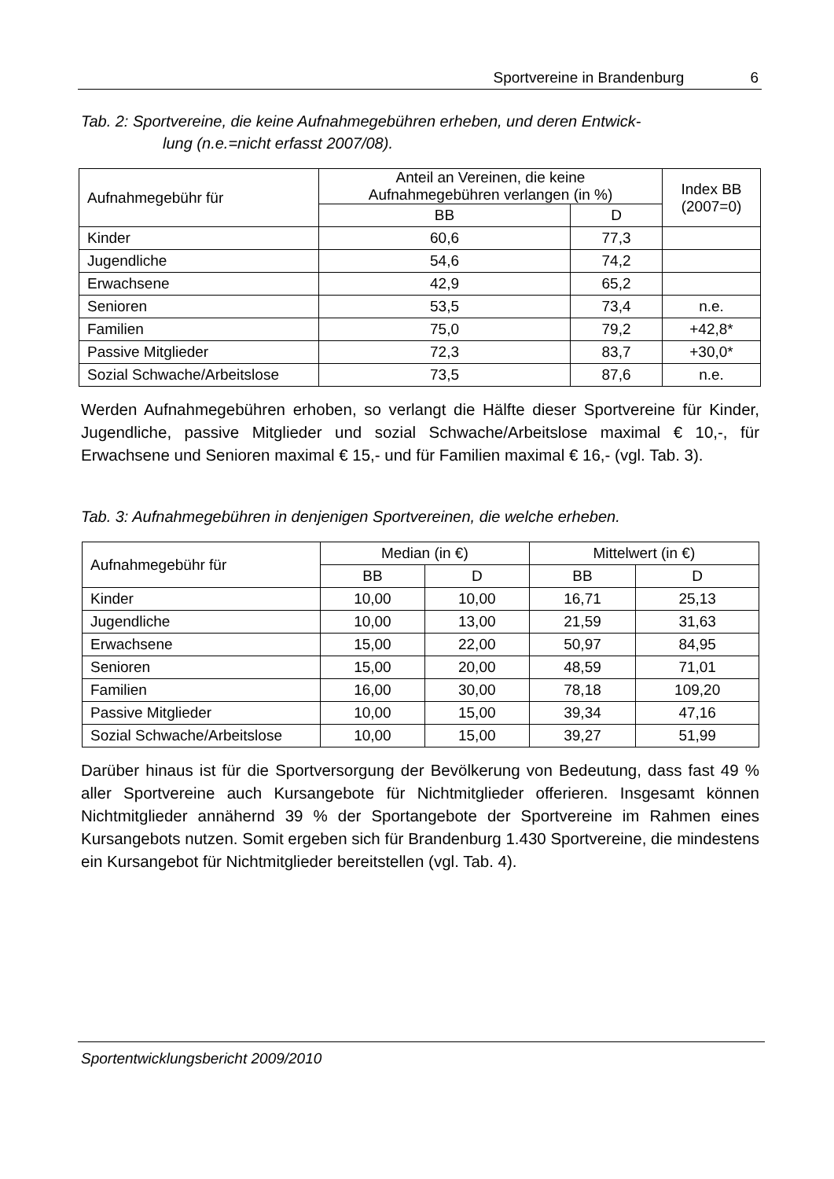Sportvereine in Brandenburg 6
Tab. 2: Sportvereine, die keine Aufnahmegebühren erheben, und deren Entwick-
lung (n.e.=nicht erfasst 2007/08).
| Aufnahmegebühr für | Anteil an Vereinen, die keine Aufnahmegebühren verlangen (in %) | | Index BB (2007=0) |
| --- | --- | --- | --- |
| | BB | D | |
| Kinder | 60,6 | 77,3 | |
| Jugendliche | 54,6 | 74,2 | |
| Erwachsene | 42,9 | 65,2 | |
| Senioren | 53,5 | 73,4 | n.e. |
| Familien | 75,0 | 79,2 | +42,8* |
| Passive Mitglieder | 72,3 | 83,7 | +30,0* |
| Sozial Schwache/Arbeitslose | 73,5 | 87,6 | n.e. |
Werden Aufnahmegebühren erhoben, so verlangt die Hälfte dieser Sportvereine für Kinder, Jugendliche, passive Mitglieder und sozial Schwache/Arbeitslose maximal € 10,-, für Erwachsene und Senioren maximal € 15,- und für Familien maximal € 16,- (vgl. Tab. 3).
Tab. 3: Aufnahmegebühren in denjenigen Sportvereinen, die welche erheben.
| Aufnahmegebühr für | Median (in €) | | Mittelwert (in €) | |
| --- | --- | --- | --- | --- |
| | BB | D | BB | D |
| Kinder | 10,00 | 10,00 | 16,71 | 25,13 |
| Jugendliche | 10,00 | 13,00 | 21,59 | 31,63 |
| Erwachsene | 15,00 | 22,00 | 50,97 | 84,95 |
| Senioren | 15,00 | 20,00 | 48,59 | 71,01 |
| Familien | 16,00 | 30,00 | 78,18 | 109,20 |
| Passive Mitglieder | 10,00 | 15,00 | 39,34 | 47,16 |
| Sozial Schwache/Arbeitslose | 10,00 | 15,00 | 39,27 | 51,99 |
Darüber hinaus ist für die Sportversorgung der Bevölkerung von Bedeutung, dass fast 49 % aller Sportvereine auch Kursangebote für Nichtmitglieder offerieren. Insgesamt können Nichtmitglieder annähernd 39 % der Sportangebote der Sportvereine im Rahmen eines Kursangebots nutzen. Somit ergeben sich für Brandenburg 1.430 Sportvereine, die mindestens ein Kursangebot für Nichtmitglieder bereitstellen (vgl. Tab. 4).
Sportentwicklungsbericht 2009/2010